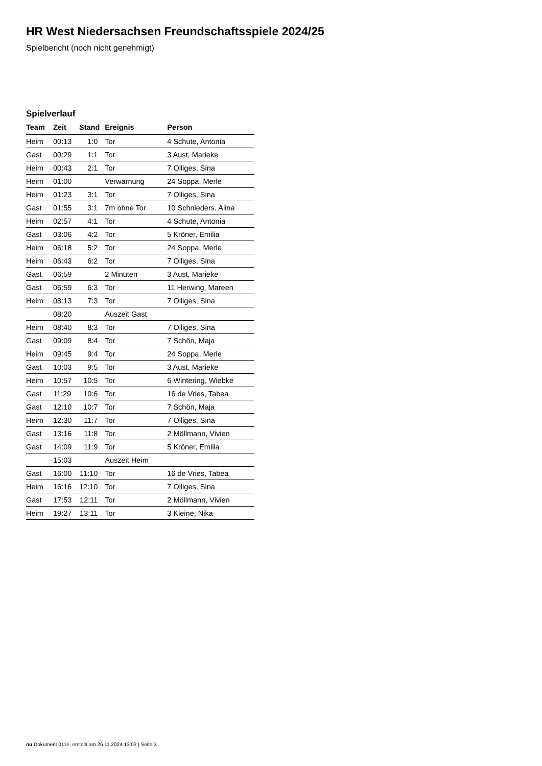HR West Niedersachsen Freundschaftsspiele 2024/25
Spielbericht (noch nicht genehmigt)
Spielverlauf
| Team | Zeit | Stand | Ereignis | Person |
| --- | --- | --- | --- | --- |
| Heim | 00:13 | 1:0 | Tor | 4 Schute, Antonia |
| Gast | 00:29 | 1:1 | Tor | 3 Aust, Marieke |
| Heim | 00:43 | 2:1 | Tor | 7 Olliges, Sina |
| Heim | 01:00 | | Verwarnung | 24 Soppa, Merle |
| Heim | 01:23 | 3:1 | Tor | 7 Olliges, Sina |
| Gast | 01:55 | 3:1 | 7m ohne Tor | 10 Schnieders, Alina |
| Heim | 02:57 | 4:1 | Tor | 4 Schute, Antonia |
| Gast | 03:06 | 4:2 | Tor | 5 Kröner, Emilia |
| Heim | 06:18 | 5:2 | Tor | 24 Soppa, Merle |
| Heim | 06:43 | 6:2 | Tor | 7 Olliges, Sina |
| Gast | 06:59 | | 2 Minuten | 3 Aust, Marieke |
| Gast | 06:59 | 6:3 | Tor | 11 Herwing, Mareen |
| Heim | 08:13 | 7:3 | Tor | 7 Olliges, Sina |
| | 08:20 | | Auszeit Gast | |
| Heim | 08:40 | 8:3 | Tor | 7 Olliges, Sina |
| Gast | 09:09 | 8:4 | Tor | 7 Schön, Maja |
| Heim | 09:45 | 9:4 | Tor | 24 Soppa, Merle |
| Gast | 10:03 | 9:5 | Tor | 3 Aust, Marieke |
| Heim | 10:57 | 10:5 | Tor | 6 Wintering, Wiebke |
| Gast | 11:29 | 10:6 | Tor | 16 de Vries, Tabea |
| Gast | 12:10 | 10:7 | Tor | 7 Schön, Maja |
| Heim | 12:30 | 11:7 | Tor | 7 Olliges, Sina |
| Gast | 13:16 | 11:8 | Tor | 2 Möllmann, Vivien |
| Gast | 14:09 | 11:9 | Tor | 5 Kröner, Emilia |
| | 15:03 | | Auszeit Heim | |
| Gast | 16:00 | 11:10 | Tor | 16 de Vries, Tabea |
| Heim | 16:16 | 12:10 | Tor | 7 Olliges, Sina |
| Gast | 17:53 | 12:11 | Tor | 2 Möllmann, Vivien |
| Heim | 19:27 | 13:11 | Tor | 3 Kleine, Nika |
nu.Dokument 011e, erstellt am 26.11.2024 13:03 | Seite 3